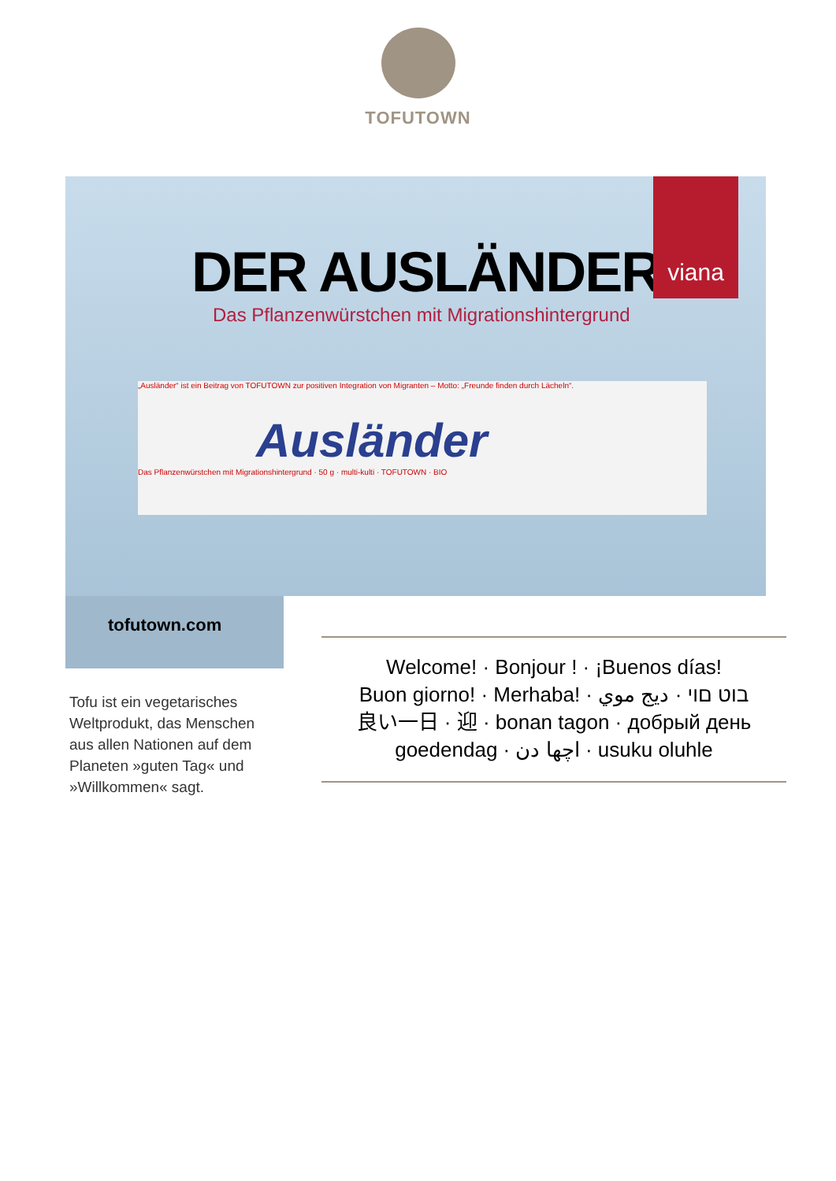TOFUTOWN
viana
DER AUSLÄNDER
Das Pflanzenwürstchen mit Migrationshintergrund
„Ausländer“ ist ein Beitrag von TOFUTOWN zur positiven Integration von Migranten – Motto: „Freunde finden durch Lächeln“.
Ausländer
Das Pflanzenwürstchen mit Migrationshintergrund · 50 g · multi-kulti · TOFUTOWN · BIO
tofutown.com
Tofu ist ein vegetarisches Weltprodukt, das Menschen aus allen Nationen auf dem Planeten »guten Tag« und »Willkommen« sagt.
Welcome! · Bonjour ! · ¡Buenos días!
Buon giorno! · Merhaba! · בוט םוי · ديج موي
良い一日 · 迎 · bonan tagon · добрый день
goedendag · اچھا دن · usuku oluhle